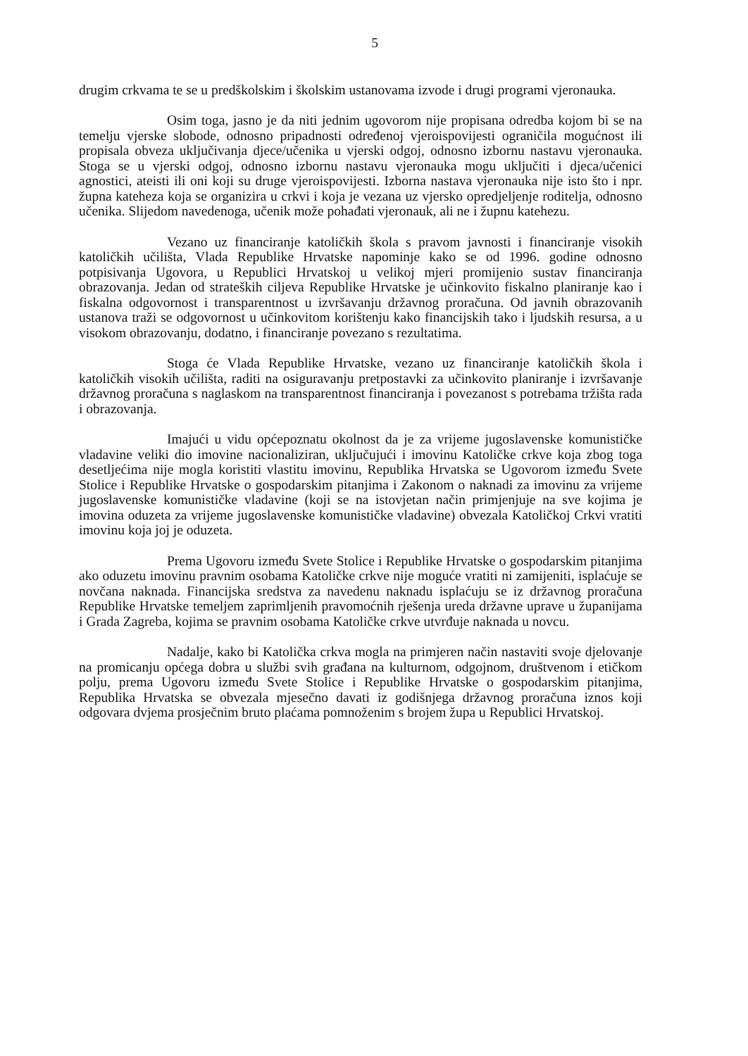5
drugim crkvama te se u predškolskim i školskim ustanovama izvode i drugi programi vjeronauka.
Osim toga, jasno je da niti jednim ugovorom nije propisana odredba kojom bi se na temelju vjerske slobode, odnosno pripadnosti određenoj vjeroispovijesti ograničila mogućnost ili propisala obveza uključivanja djece/učenika u vjerski odgoj, odnosno izbornu nastavu vjeronauka. Stoga se u vjerski odgoj, odnosno izbornu nastavu vjeronauka mogu uključiti i djeca/učenici agnostici, ateisti ili oni koji su druge vjeroispovijesti. Izborna nastava vjeronauka nije isto što i npr. župna kateheza koja se organizira u crkvi i koja je vezana uz vjersko opredjeljenje roditelja, odnosno učenika. Slijedom navedenoga, učenik može pohađati vjeronauk, ali ne i župnu katehezu.
Vezano uz financiranje katoličkih škola s pravom javnosti i financiranje visokih katoličkih učilišta, Vlada Republike Hrvatske napominje kako se od 1996. godine odnosno potpisivanja Ugovora, u Republici Hrvatskoj u velikoj mjeri promijenio sustav financiranja obrazovanja. Jedan od strateških ciljeva Republike Hrvatske je učinkovito fiskalno planiranje kao i fiskalna odgovornost i transparentnost u izvršavanju državnog proračuna. Od javnih obrazovanih ustanova traži se odgovornost u učinkovitom korištenju kako financijskih tako i ljudskih resursa, a u visokom obrazovanju, dodatno, i financiranje povezano s rezultatima.
Stoga će Vlada Republike Hrvatske, vezano uz financiranje katoličkih škola i katoličkih visokih učilišta, raditi na osiguravanju pretpostavki za učinkovito planiranje i izvršavanje državnog proračuna s naglaskom na transparentnost financiranja i povezanost s potrebama tržišta rada i obrazovanja.
Imajući u vidu općepoznatu okolnost da je za vrijeme jugoslavenske komunističke vladavine veliki dio imovine nacionaliziran, uključujući i imovinu Katoličke crkve koja zbog toga desetljećima nije mogla koristiti vlastitu imovinu, Republika Hrvatska se Ugovorom između Svete Stolice i Republike Hrvatske o gospodarskim pitanjima i Zakonom o naknadi za imovinu za vrijeme jugoslavenske komunističke vladavine (koji se na istovjetan način primjenjuje na sve kojima je imovina oduzeta za vrijeme jugoslavenske komunističke vladavine) obvezala Katoličkoj Crkvi vratiti imovinu koja joj je oduzeta.
Prema Ugovoru između Svete Stolice i Republike Hrvatske o gospodarskim pitanjima ako oduzetu imovinu pravnim osobama Katoličke crkve nije moguće vratiti ni zamijeniti, isplaćuje se novčana naknada. Financijska sredstva za navedenu naknadu isplaćuju se iz državnog proračuna Republike Hrvatske temeljem zaprimljenih pravomoćnih rješenja ureda državne uprave u županijama i Grada Zagreba, kojima se pravnim osobama Katoličke crkve utvrđuje naknada u novcu.
Nadalje, kako bi Katolička crkva mogla na primjeren način nastaviti svoje djelovanje na promicanju općega dobra u službi svih građana na kulturnom, odgojnom, društvenom i etičkom polju, prema Ugovoru između Svete Stolice i Republike Hrvatske o gospodarskim pitanjima, Republika Hrvatska se obvezala mjesečno davati iz godišnjega državnog proračuna iznos koji odgovara dvjema prosječnim bruto plaćama pomnoženim s brojem župa u Republici Hrvatskoj.